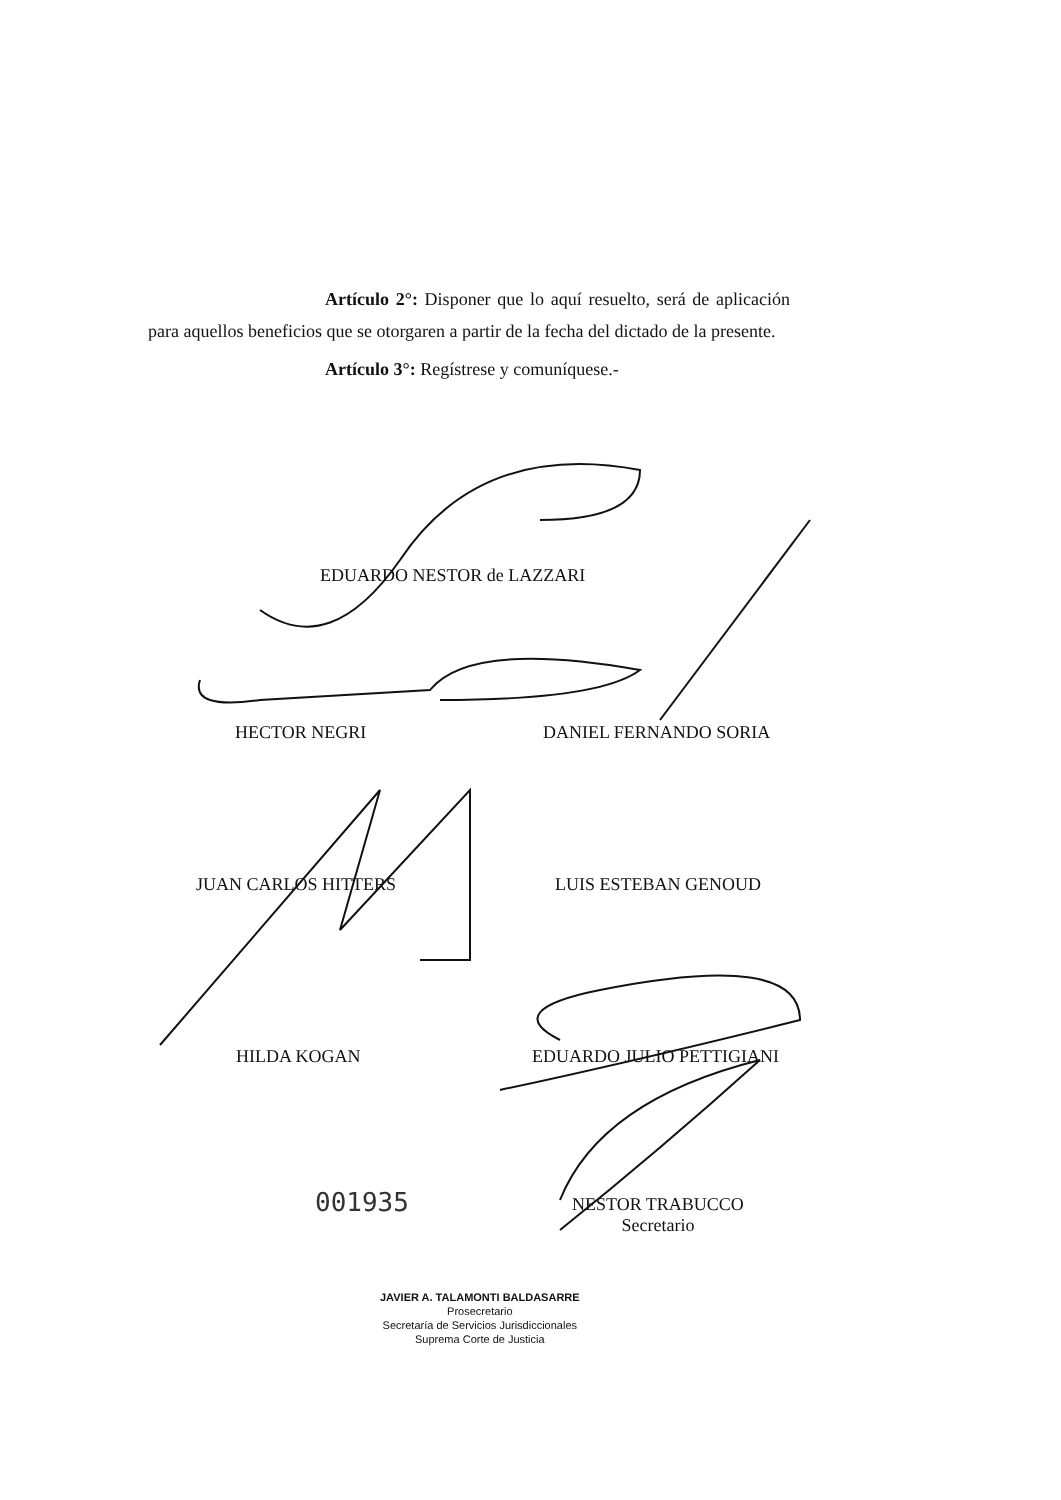Artículo 2°: Disponer que lo aquí resuelto, será de aplicación para aquellos beneficios que se otorgaren a partir de la fecha del dictado de la presente.
Artículo 3°: Regístrese y comuníquese.-
EDUARDO NESTOR de LAZZARI
HECTOR NEGRI DANIEL FERNANDO SORIA
JUAN CARLOS HITTERS LUIS ESTEBAN GENOUD
HILDA KOGAN EDUARDO JULIO PETTIGIANI
001935
NESTOR TRABUCCO
Secretario
JAVIER A. TALAMONTI BALDASARRE
Prosecretario
Secretaría de Servicios Jurisdiccionales
Suprema Corte de Justicia